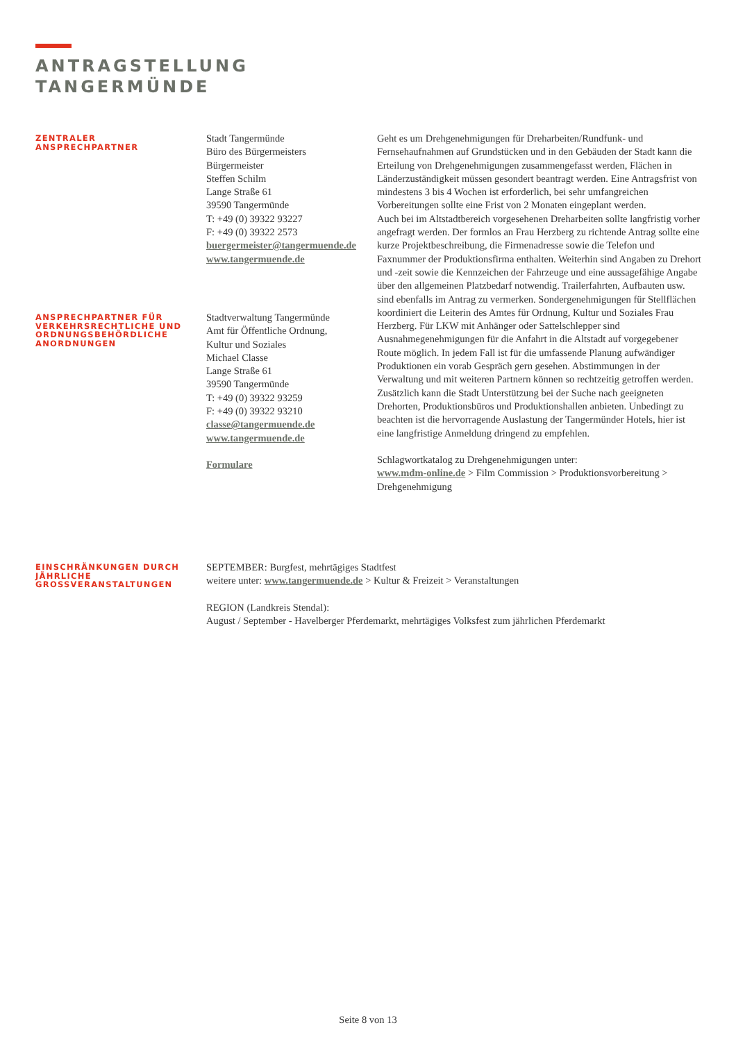ANTRAGSTELLUNG
TANGERMÜNDE
ZENTRALER
ANSPRECHPARTNER
Stadt Tangermünde
Büro des Bürgermeisters
Bürgermeister
Steffen Schilm
Lange Straße 61
39590 Tangermünde
T: +49 (0) 39322 93227
F: +49 (0) 39322 2573
buergermeister@tangermuende.de
www.tangermuende.de
Geht es um Drehgenehmigungen für Dreharbeiten/Rundfunk- und Fernsehaufnahmen auf Grundstücken und in den Gebäuden der Stadt kann die Erteilung von Drehgenehmigungen zusammengefasst werden, Flächen in Länderzuständigkeit müssen gesondert beantragt werden. Eine Antragsfrist von mindestens 3 bis 4 Wochen ist erforderlich, bei sehr umfangreichen Vorbereitungen sollte eine Frist von 2 Monaten eingeplant werden.
Auch bei im Altstadtbereich vorgesehenen Dreharbeiten sollte langfristig vorher angefragt werden. Der formlos an Frau Herzberg zu richtende Antrag sollte eine kurze Projektbeschreibung, die Firmenadresse sowie die Telefon und Faxnummer der Produktionsfirma enthalten. Weiterhin sind Angaben zu Drehort und -zeit sowie die Kennzeichen der Fahrzeuge und eine aussagefähige Angabe über den allgemeinen Platzbedarf notwendig. Trailerfahrten, Aufbauten usw. sind ebenfalls im Antrag zu vermerken. Sondergenehmigungen für Stellflächen koordiniert die Leiterin des Amtes für Ordnung, Kultur und Soziales Frau Herzberg. Für LKW mit Anhänger oder Sattelschlepper sind Ausnahmegenehmigungen für die Anfahrt in die Altstadt auf vorgegebener Route möglich. In jedem Fall ist für die umfassende Planung aufwändiger Produktionen ein vorab Gespräch gern gesehen. Abstimmungen in der Verwaltung und mit weiteren Partnern können so rechtzeitig getroffen werden.
Zusätzlich kann die Stadt Unterstützung bei der Suche nach geeigneten Drehorten, Produktionsbüros und Produktionshallen anbieten. Unbedingt zu beachten ist die hervorragende Auslastung der Tangermünder Hotels, hier ist eine langfristige Anmeldung dringend zu empfehlen.
Schlagwortkatalog zu Drehgenehmigungen unter:
www.mdm-online.de > Film Commission > Produktionsvorbereitung > Drehgenehmigung
ANSPRECHPARTNER FÜR VERKEHRSRECHTLICHE UND ORDNUNGSBEHÖRDLICHE ANORDNUNGEN
Stadtverwaltung Tangermünde
Amt für Öffentliche Ordnung,
Kultur und Soziales
Michael Classe
Lange Straße 61
39590 Tangermünde
T: +49 (0) 39322 93259
F: +49 (0) 39322 93210
classe@tangermuende.de
www.tangermuende.de
Formulare
EINSCHRÄNKUNGEN DURCH JÄHRLICHE GROSSVERANSTALTUNGEN
SEPTEMBER: Burgfest, mehrtägiges Stadtfest
weitere unter: www.tangermuende.de > Kultur & Freizeit > Veranstaltungen
REGION (Landkreis Stendal):
August / September - Havelberger Pferdemarkt, mehrtägiges Volksfest zum jährlichen Pferdemarkt
Seite 8 von 13